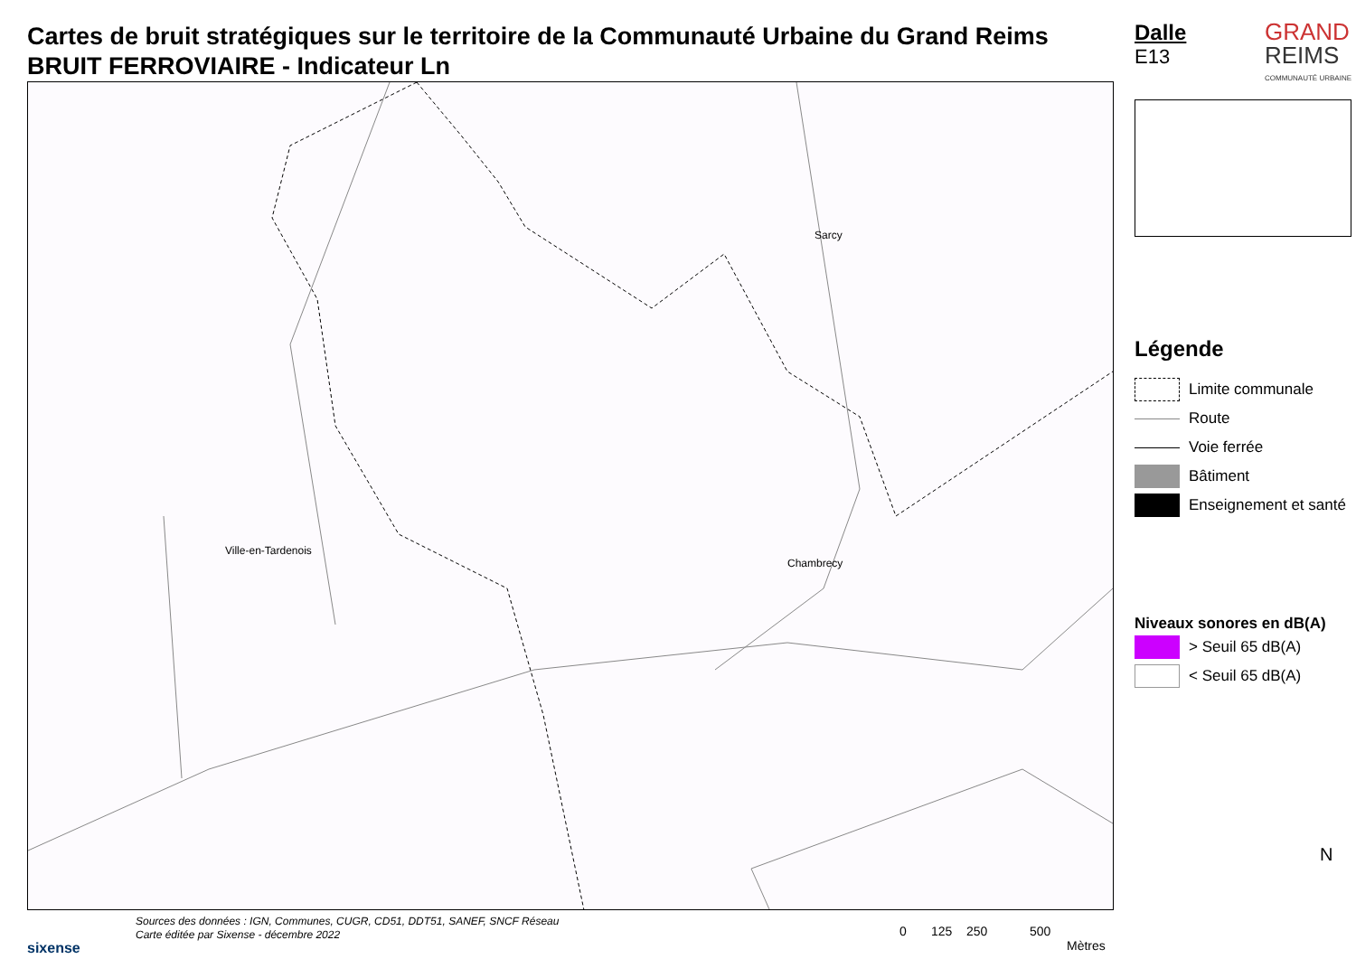Cartes de bruit stratégiques sur le territoire de la Communauté Urbaine du Grand Reims
BRUIT FERROVIAIRE - Indicateur Ln
Sarcy
Ville-en-Tardenois
Chambrecy
Dalle
E13
GRAND
REIMS
COMMUNAUTÉ URBAINE
Légende
Limite communale
Route
Voie ferrée
Bâtiment
Enseignement et santé
Niveaux sonores en dB(A)
> Seuil 65 dB(A)
< Seuil 65 dB(A)
N
sixense
Sources des données : IGN, Communes, CUGR, CD51, DDT51, SANEF, SNCF Réseau
Carte éditée par Sixense - décembre 2022
0 125 250 500
Mètres